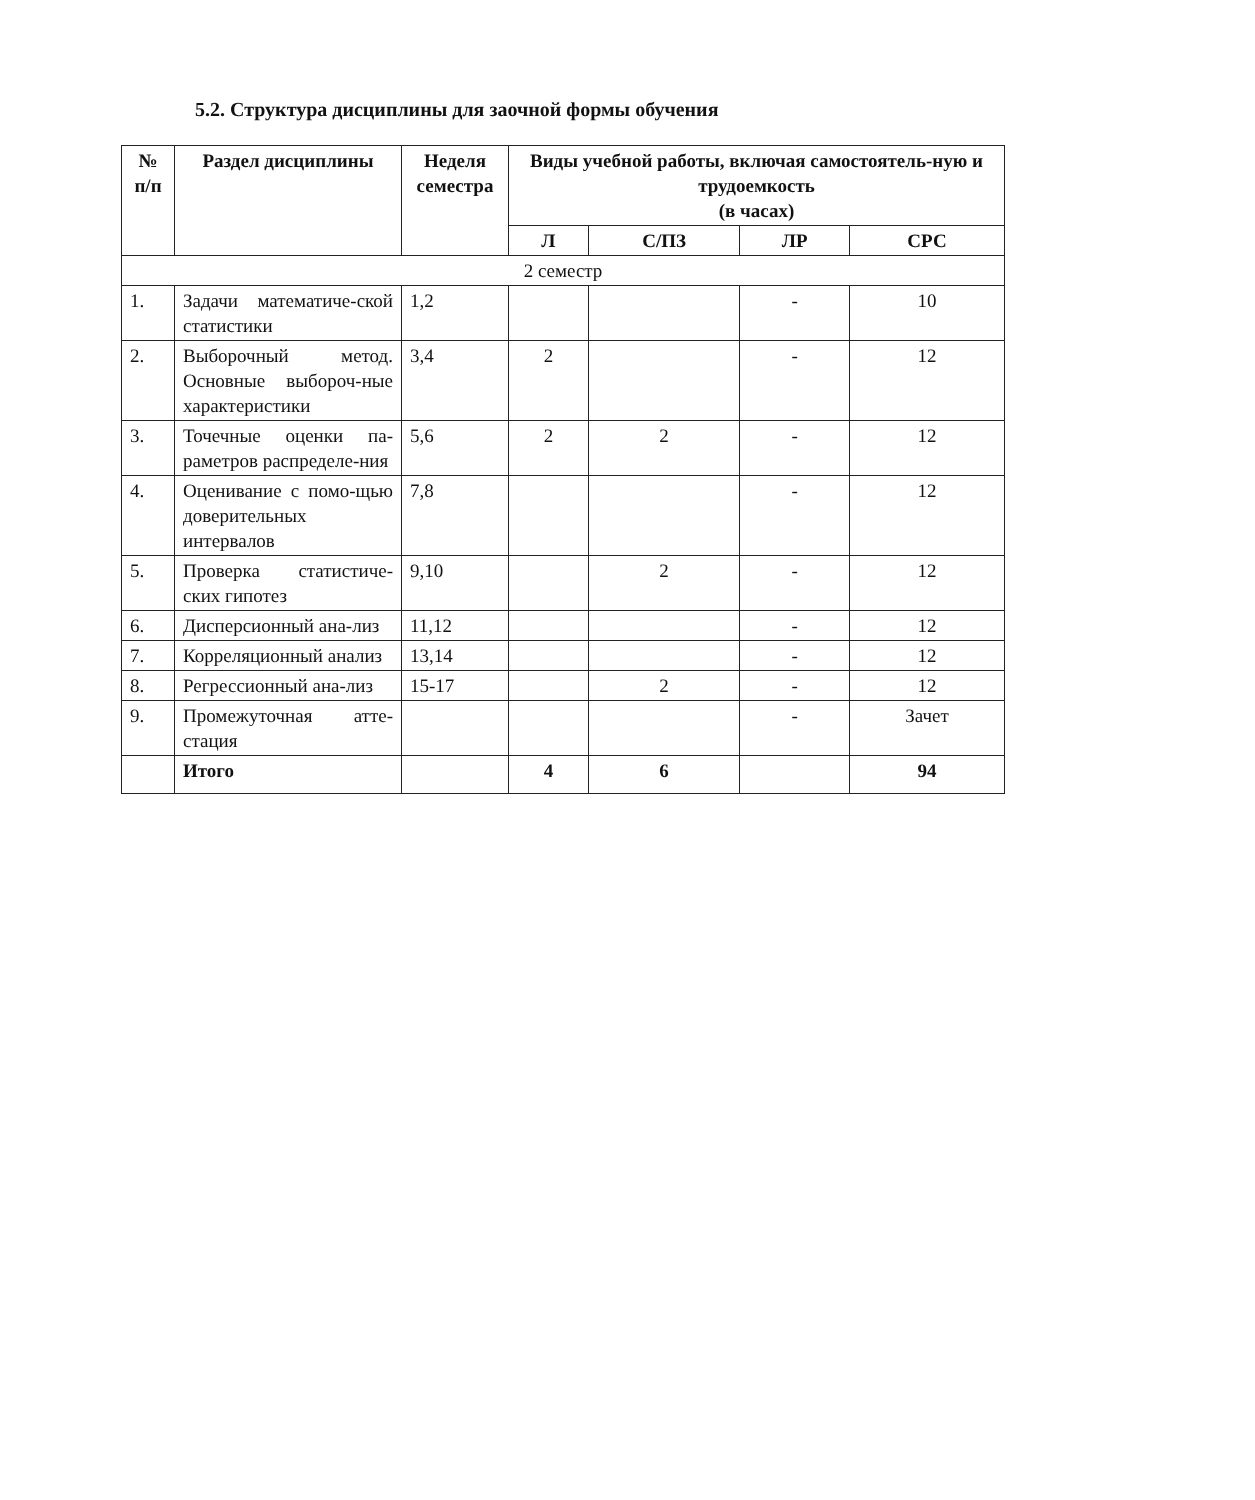5.2. Структура дисциплины для заочной формы обучения
| № п/п | Раздел дисциплины | Неделя семестра | Виды учебной работы, включая самостоятель-ную и трудоемкость (в часах) | | | |
| --- | --- | --- | --- | --- | --- | --- |
| | | | Л | С/ПЗ | ЛР | СРС |
| 2 семестр | | | | | | |
| 1. | Задачи математиче-ской статистики | 1,2 | | | - | 10 |
| 2. | Выборочный метод. Основные выбороч-ные характеристики | 3,4 | 2 | | - | 12 |
| 3. | Точечные оценки па-раметров распределе-ния | 5,6 | 2 | 2 | - | 12 |
| 4. | Оценивание с помо-щью доверительных интервалов | 7,8 | | | - | 12 |
| 5. | Проверка статистиче-ских гипотез | 9,10 | | 2 | - | 12 |
| 6. | Дисперсионный ана-лиз | 11,12 | | | - | 12 |
| 7. | Корреляционный анализ | 13,14 | | | - | 12 |
| 8. | Регрессионный ана-лиз | 15-17 | | 2 | - | 12 |
| 9. | Промежуточная атте-стация | | | | - | Зачет |
| | Итого | | 4 | 6 | | 94 |